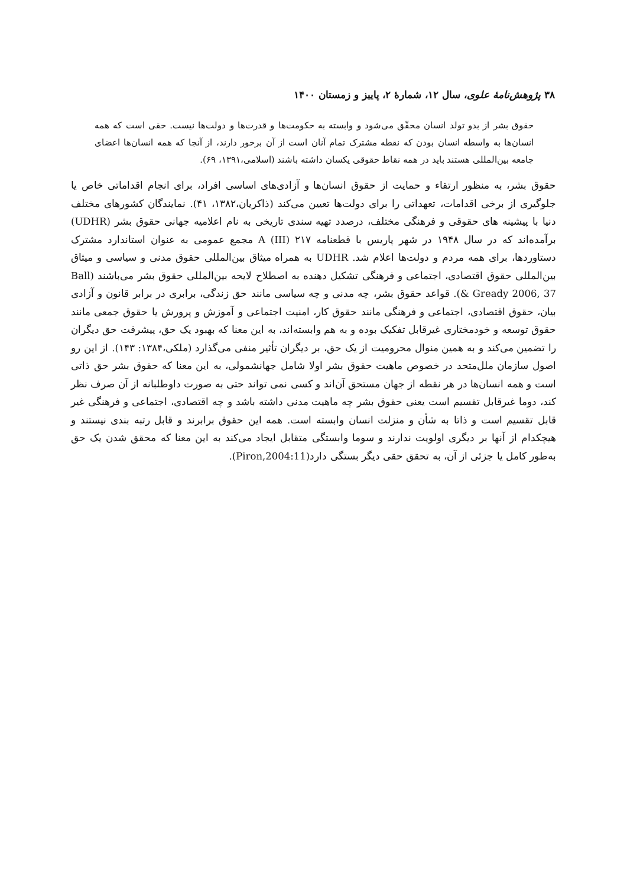۳۸ پژوهش‌نامهٔ علوی، سال ۱۲، شمارهٔ ۲، پاییز و زمستان ۱۴۰۰
حقوق بشر از بدو تولد انسان محقّق می‌شود و وابسته به حکومت‌ها و قدرت‌ها و دولت‌ها نیست. حقی است که همه انسان‌ها به واسطه انسان بودن که نقطه مشترک تمام آنان است از آن برخور دارند، از آنجا که همه انسان‌ها اعضای جامعه بین‌المللی هستند باید در همه نقاط حقوقی یکسان داشته باشند (اسلامی،۱۳۹۱، ۶۹).
حقوق بشر، به منظور ارتقاء و حمایت از حقوق انسان‌ها و آزادی‌های اساسی افراد، برای انجام اقداماتی خاص یا جلوگیری از برخی اقدامات، تعهداتی را برای دولت‌ها تعیین می‌کند (ذاکریان،۱۳۸۲، ۴۱). نمایندگان کشورهای مختلف دنیا با پیشینه های حقوقی و فرهنگی مختلف، درصدد تهیه سندی تاریخی به نام اعلامیه جهانی حقوق بشر (UDHR) برآمده‌اند که در سال ۱۹۴۸ در شهر پاریس با قطعنامه ۲۱۷ (III) A مجمع عمومی به عنوان استاندارد مشترک دستاوردها، برای همه مردم و دولت‌ها اعلام شد. UDHR به همراه میثاق بین‌المللی حقوق مدنی و سیاسی و میثاق بین‌المللی حقوق اقتصادی، اجتماعی و فرهنگی تشکیل دهنده به اصطلاح لایحه بین‌المللی حقوق بشر می‌باشند (Ball & Gready 2006, 37). قواعد حقوق بشر، چه مدنی و چه سیاسی مانند حق زندگی، برابری در برابر قانون و آزادی بیان، حقوق اقتصادی، اجتماعی و فرهنگی مانند حقوق کار، امنیت اجتماعی و آموزش و پرورش یا حقوق جمعی مانند حقوق توسعه و خودمختاری غیرقابل تفکیک بوده و به هم وابسته‌اند، به این معنا که بهبود یک حق، پیشرفت حق دیگران را تضمین می‌کند و به همین منوال محرومیت از یک حق، بر دیگران تأثیر منفی می‌گذارد (ملکی،۱۳۸۴: ۱۴۳). از این رو اصول سازمان ملل‌متحد در خصوص ماهیت حقوق بشر اولا شامل جهانشمولی، به این معنا که حقوق بشر حق ذاتی است و همه انسان‌ها در هر نقطه از جهان مستحق آن‌اند و کسی نمی تواند حتی به صورت داوطلبانه از آن صرف نظر کند، دوما غیرقابل تقسیم است یعنی حقوق بشر چه ماهیت مدنی داشته باشد و چه اقتصادی، اجتماعی و فرهنگی غیر قابل تقسیم است و ذاتا به شأن و منزلت انسان وابسته است. همه این حقوق برابرند و قابل رتبه بندی نیستند و هیچکدام از آنها بر دیگری اولویت ندارند و سوما وابستگی متقابل ایجاد می‌کند به این معنا که محقق شدن یک حق به‌طور کامل یا جزئی از آن، به تحقق حقی دیگر بستگی دارد(Piron,2004:11).